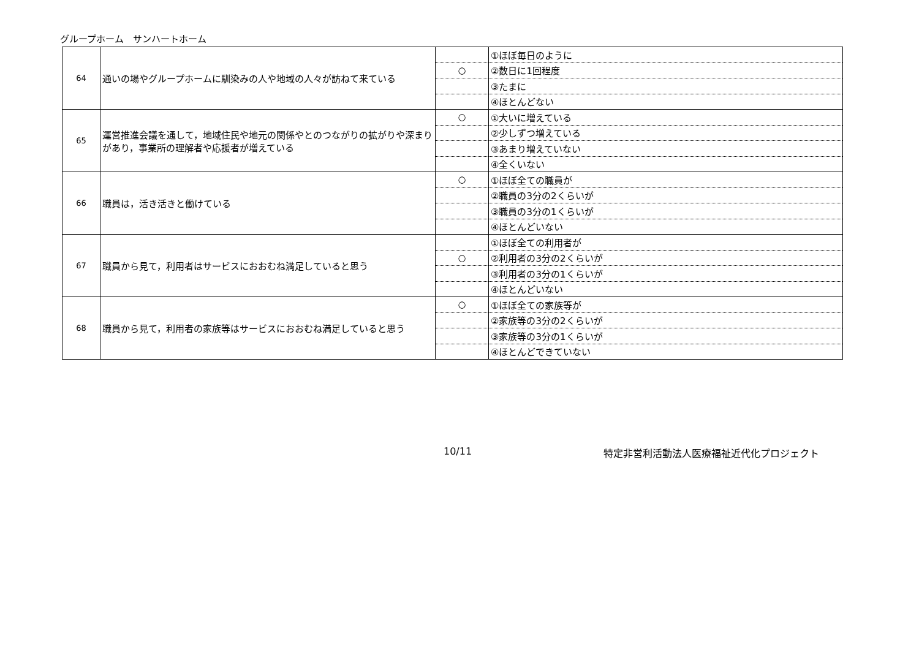グループホーム　サンハートホーム
| 64 | 通いの場やグループホームに馴染みの人や地域の人々が訪ねて来ている | | ①ほぼ毎日のように |
| | | ○ | ②数日に1回程度 |
| | | | ③たまに |
| | | | ④ほとんどない |
| 65 | 運営推進会議を通して，地域住民や地元の関係やとのつながりの拡がりや深まりがあり，事業所の理解者や応援者が増えている | ○ | ①大いに増えている |
| | | | ②少しずつ増えている |
| | | | ③あまり増えていない |
| | | | ④全くいない |
| 66 | 職員は，活き活きと働けている | ○ | ①ほぼ全ての職員が |
| | | | ②職員の3分の2くらいが |
| | | | ③職員の3分の1くらいが |
| | | | ④ほとんどいない |
| 67 | 職員から見て，利用者はサービスにおおむね満足していると思う | | ①ほぼ全ての利用者が |
| | | ○ | ②利用者の3分の2くらいが |
| | | | ③利用者の3分の1くらいが |
| | | | ④ほとんどいない |
| 68 | 職員から見て，利用者の家族等はサービスにおおむね満足していると思う | ○ | ①ほぼ全ての家族等が |
| | | | ②家族等の3分の2くらいが |
| | | | ③家族等の3分の1くらいが |
| | | | ④ほとんどできていない |
10/11
特定非営利活動法人医療福祉近代化プロジェクト